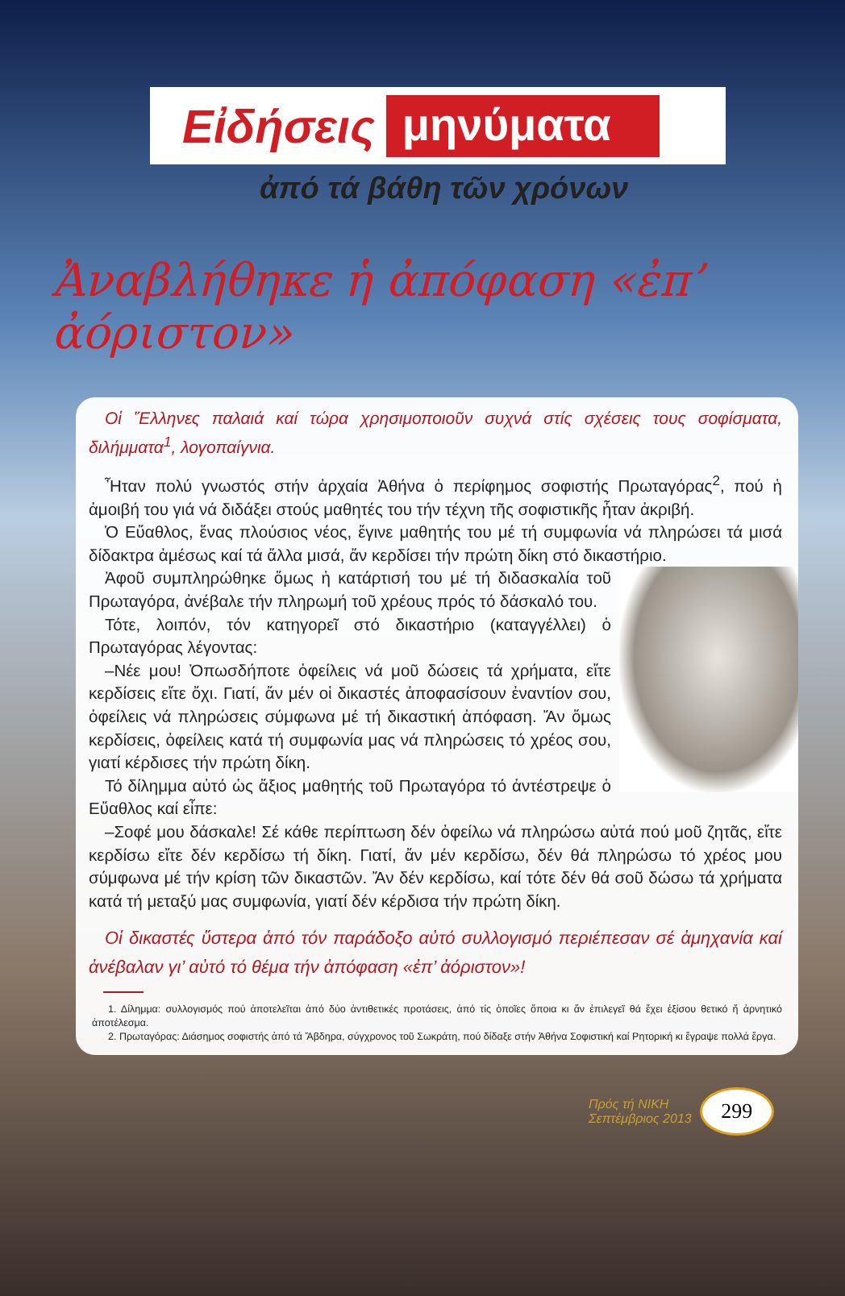Εἰδήσεις μηνύματα
ἀπό τά βάθη τῶν χρόνων
Ἀναβλήθηκε ἡ ἀπόφαση «ἐπ’ ἀόριστον»
Οἱ Ἕλληνες παλαιά καί τώρα χρησιμοποιοῦν συχνά στίς σχέσεις τους σοφίσματα, διλήμματα<sup>1</sup>, λογοπαίγνια.
Ἦταν πολύ γνωστός στήν ἀρχαία Ἀθήνα ὁ περίφημος σοφιστής Πρωταγόρας<sup>2</sup>, πού ἡ ἀμοιβή του γιά νά διδάξει στούς μαθητές του τήν τέχνη τῆς σοφιστικῆς ἦταν ἀκριβή.
Ὁ Εὔαθλος, ἕνας πλούσιος νέος, ἔγινε μαθητής του μέ τή συμφωνία νά πληρώσει τά μισά δίδακτρα ἀμέσως καί τά ἄλλα μισά, ἄν κερδίσει τήν πρώτη δίκη στό δικαστήριο.
Ἀφοῦ συμπληρώθηκε ὅμως ἡ κατάρτισή του μέ τή διδασκαλία τοῦ Πρωταγόρα, ἀνέβαλε τήν πληρωμή τοῦ χρέους πρός τό δάσκαλό του.
Τότε, λοιπόν, τόν κατηγορεῖ στό δικαστήριο (καταγγέλλει) ὁ Πρωταγόρας λέγοντας:
–Νέε μου! Ὁπωσδήποτε ὀφείλεις νά μοῦ δώσεις τά χρήματα, εἴτε κερδίσεις εἴτε ὄχι. Γιατί, ἄν μέν οἱ δικαστές ἀποφασίσουν ἐναντίον σου, ὀφείλεις νά πληρώσεις σύμφωνα μέ τή δικαστική ἀπόφαση. Ἄν ὅμως κερδίσεις, ὀφείλεις κατά τή συμφωνία μας νά πληρώσεις τό χρέος σου, γιατί κέρδισες τήν πρώτη δίκη.
Τό δίλημμα αὐτό ὡς ἄξιος μαθητής τοῦ Πρωταγόρα τό ἀντέστρεψε ὁ Εὔαθλος καί εἶπε:
–Σοφέ μου δάσκαλε! Σέ κάθε περίπτωση δέν ὀφείλω νά πληρώσω αὐτά πού μοῦ ζητᾶς, εἴτε κερδίσω εἴτε δέν κερδίσω τή δίκη. Γιατί, ἄν μέν κερδίσω, δέν θά πληρώσω τό χρέος μου σύμφωνα μέ τήν κρίση τῶν δικαστῶν. Ἄν δέν κερδίσω, καί τότε δέν θά σοῦ δώσω τά χρήματα κατά τή μεταξύ μας συμφωνία, γιατί δέν κέρδισα τήν πρώτη δίκη.
Οἱ δικαστές ὕστερα ἀπό τόν παράδοξο αὐτό συλλογισμό περιέπεσαν σέ ἀμηχανία καί ἀνέβαλαν γι’ αὐτό τό θέμα τήν ἀπόφαση «ἐπ’ ἀόριστον»!
1. Δίλημμα: συλλογισμός πού ἀποτελεῖται ἀπό δύο ἀντιθετικές προτάσεις, ἀπό τίς ὁποῖες ὅποια κι ἄν ἐπιλεγεῖ θά ἔχει ἐξίσου θετικό ἤ ἀρνητικό ἀποτέλεσμα.
2. Πρωταγόρας: Διάσημος σοφιστής ἀπό τά Ἄβδηρα, σύγχρονος τοῦ Σωκράτη, πού δίδαξε στήν Ἀθήνα Σοφιστική καί Ρητορική κι ἔγραψε πολλά ἔργα.
Πρός τή ΝΙΚΗ
Σεπτέμβριος 2013
299